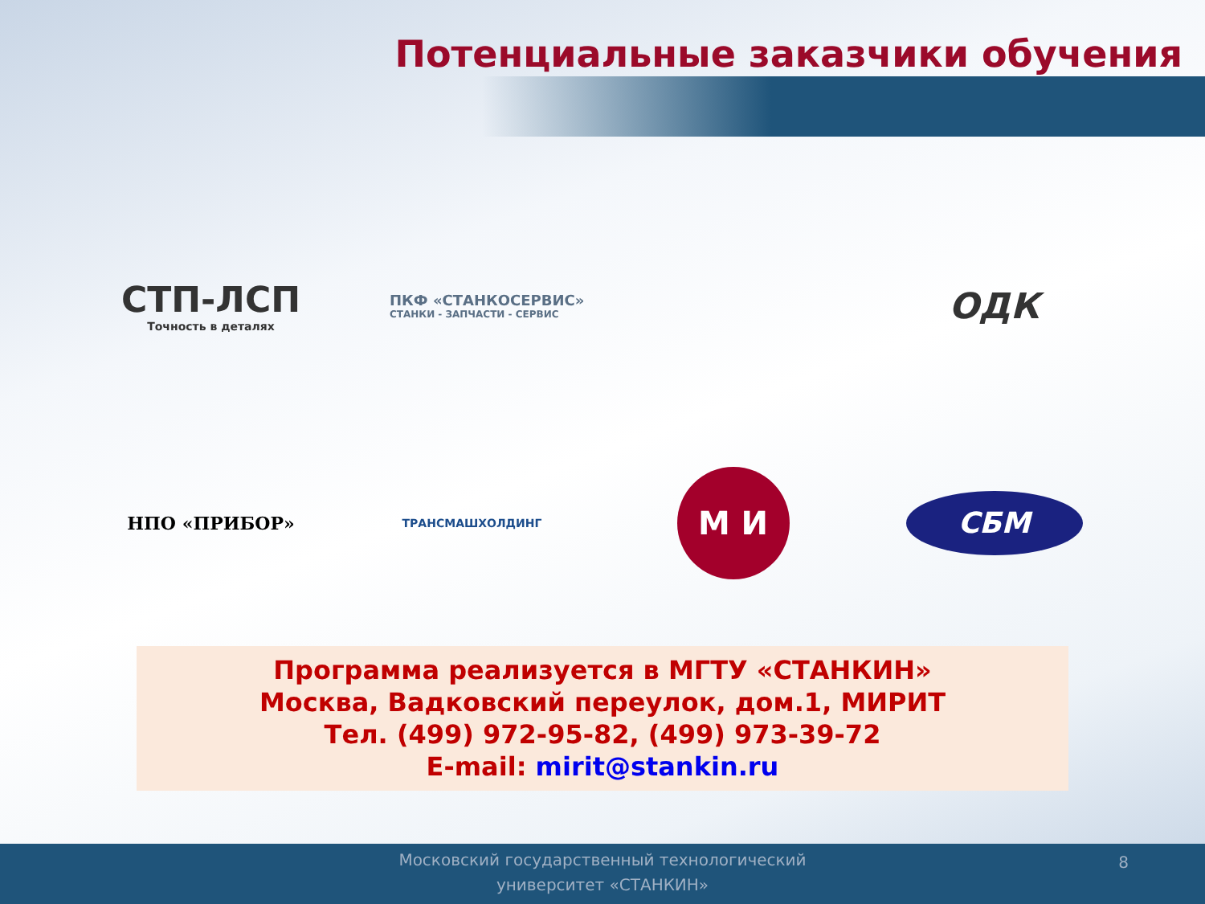Потенциальные заказчики обучения
СТП-ЛСП
Точность в деталях
ПКФ «СТАНКОСЕРВИС»
СТАНКИ - ЗАПЧАСТИ - СЕРВИС
ОДК
НПО «ПРИБОР»
ТРАНСМАШХОЛДИНГ
М И
СБМ
Программа реализуется в МГТУ «СТАНКИН»
Москва, Вадковский переулок, дом.1, МИРИТ
Тел. (499) 972-95-82, (499) 973-39-72
E-mail: mirit@stankin.ru
Московский государственный технологический
университет «СТАНКИН»
8